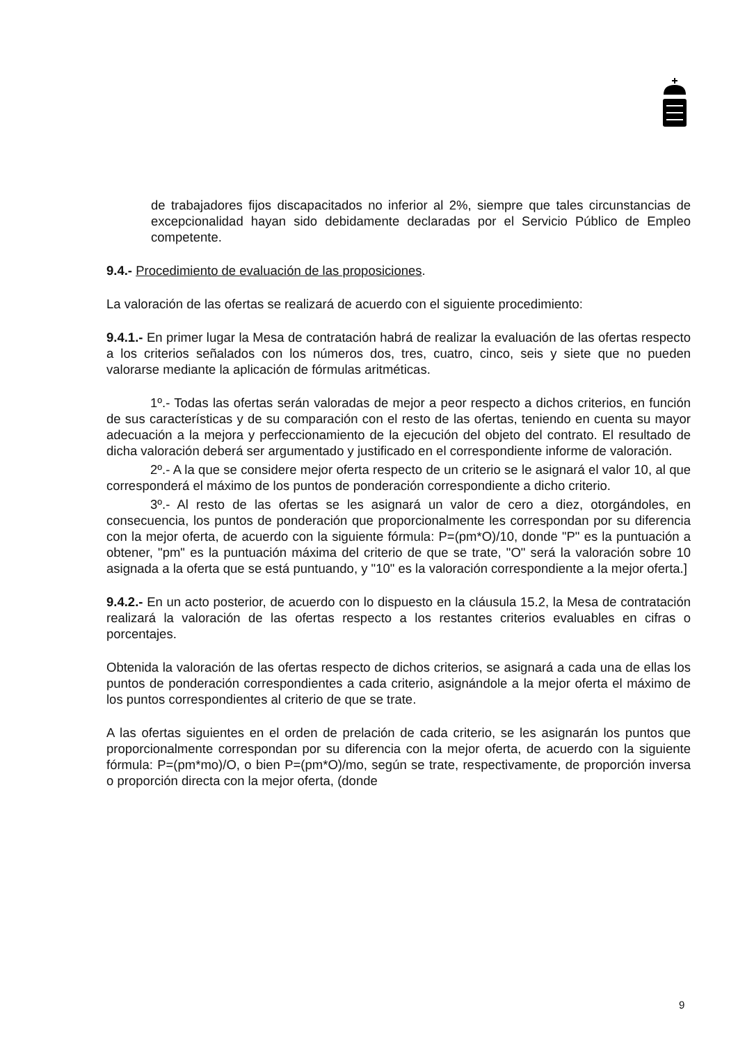de trabajadores fijos discapacitados no inferior al 2%, siempre que tales circunstancias de excepcionalidad hayan sido debidamente declaradas por el Servicio Público de Empleo competente.
9.4.- Procedimiento de evaluación de las proposiciones.
La valoración de las ofertas se realizará de acuerdo con el siguiente procedimiento:
9.4.1.- En primer lugar la Mesa de contratación habrá de realizar la evaluación de las ofertas respecto a los criterios señalados con los números dos, tres, cuatro, cinco, seis y siete que no pueden valorarse mediante la aplicación de fórmulas aritméticas.
1º.- Todas las ofertas serán valoradas de mejor a peor respecto a dichos criterios, en función de sus características y de su comparación con el resto de las ofertas, teniendo en cuenta su mayor adecuación a la mejora y perfeccionamiento de la ejecución del objeto del contrato. El resultado de dicha valoración deberá ser argumentado y justificado en el correspondiente informe de valoración.
2º.- A la que se considere mejor oferta respecto de un criterio se le asignará el valor 10, al que corresponderá el máximo de los puntos de ponderación correspondiente a dicho criterio.
3º.- Al resto de las ofertas se les asignará un valor de cero a diez, otorgándoles, en consecuencia, los puntos de ponderación que proporcionalmente les correspondan por su diferencia con la mejor oferta, de acuerdo con la siguiente fórmula: P=(pm*O)/10, donde "P" es la puntuación a obtener, "pm" es la puntuación máxima del criterio de que se trate, "O" será la valoración sobre 10 asignada a la oferta que se está puntuando, y "10" es la valoración correspondiente a la mejor oferta.]
9.4.2.- En un acto posterior, de acuerdo con lo dispuesto en la cláusula 15.2, la Mesa de contratación realizará la valoración de las ofertas respecto a los restantes criterios evaluables en cifras o porcentajes.
Obtenida la valoración de las ofertas respecto de dichos criterios, se asignará a cada una de ellas los puntos de ponderación correspondientes a cada criterio, asignándole a la mejor oferta el máximo de los puntos correspondientes al criterio de que se trate.
A las ofertas siguientes en el orden de prelación de cada criterio, se les asignarán los puntos que proporcionalmente correspondan por su diferencia con la mejor oferta, de acuerdo con la siguiente fórmula: P=(pm*mo)/O, o bien P=(pm*O)/mo, según se trate, respectivamente, de proporción inversa o proporción directa con la mejor oferta, (donde
9